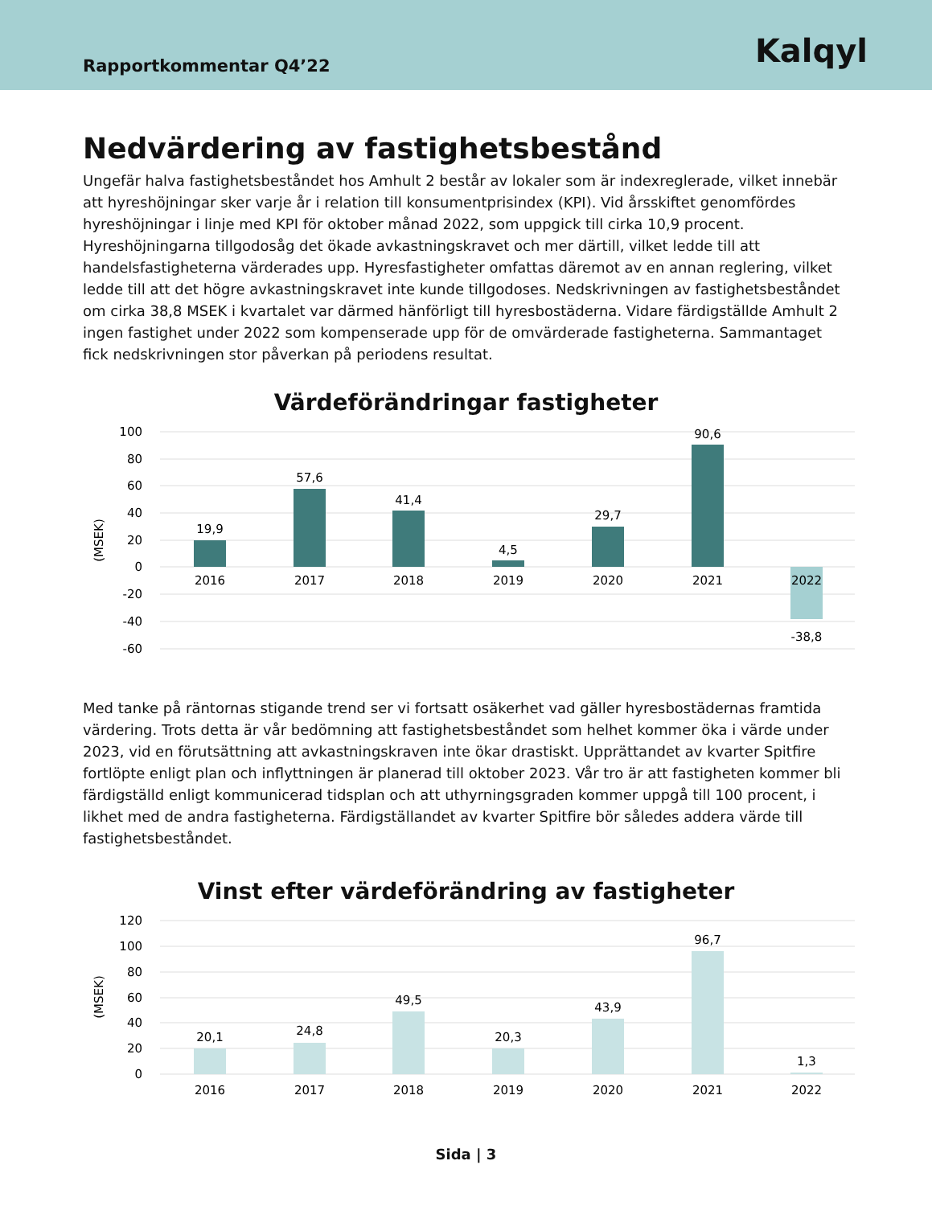Rapportkommentar Q4’22
Kalqyl
Nedvärdering av fastighetsbestånd
Ungefär halva fastighetsbeståndet hos Amhult 2 består av lokaler som är indexreglerade, vilket innebär att hyreshöjningar sker varje år i relation till konsumentprisindex (KPI). Vid årsskiftet genomfördes hyreshöjningar i linje med KPI för oktober månad 2022, som uppgick till cirka 10,9 procent. Hyreshöjningarna tillgodosåg det ökade avkastningskravet och mer därtill, vilket ledde till att handelsfastigheterna värderades upp. Hyresfastigheter omfattas däremot av en annan reglering, vilket ledde till att det högre avkastningskravet inte kunde tillgodoses. Nedskrivningen av fastighetsbeståndet om cirka 38,8 MSEK i kvartalet var därmed hänförligt till hyresbostäderna. Vidare färdigställde Amhult 2 ingen fastighet under 2022 som kompenserade upp för de omvärderade fastigheterna. Sammantaget fick nedskrivningen stor påverkan på periodens resultat.
Värdeförändringar fastigheter
100
80
60
40
20
0
-20
-40
-60
(MSEK)
19,9
57,6
41,4
4,5
29,7
90,6
-38,8
2016
2017
2018
2019
2020
2021
2022
Med tanke på räntornas stigande trend ser vi fortsatt osäkerhet vad gäller hyresbostädernas framtida värdering. Trots detta är vår bedömning att fastighetsbeståndet som helhet kommer öka i värde under 2023, vid en förutsättning att avkastningskraven inte ökar drastiskt. Upprättandet av kvarter Spitfire fortlöpte enligt plan och inflyttningen är planerad till oktober 2023. Vår tro är att fastigheten kommer bli färdigställd enligt kommunicerad tidsplan och att uthyrningsgraden kommer uppgå till 100 procent, i likhet med de andra fastigheterna. Färdigställandet av kvarter Spitfire bör således addera värde till fastighetsbeståndet.
Vinst efter värdeförändring av fastigheter
120
100
80
60
40
20
0
(MSEK)
20,1
24,8
49,5
20,3
43,9
96,7
1,3
2016
2017
2018
2019
2020
2021
2022
Sida | 3